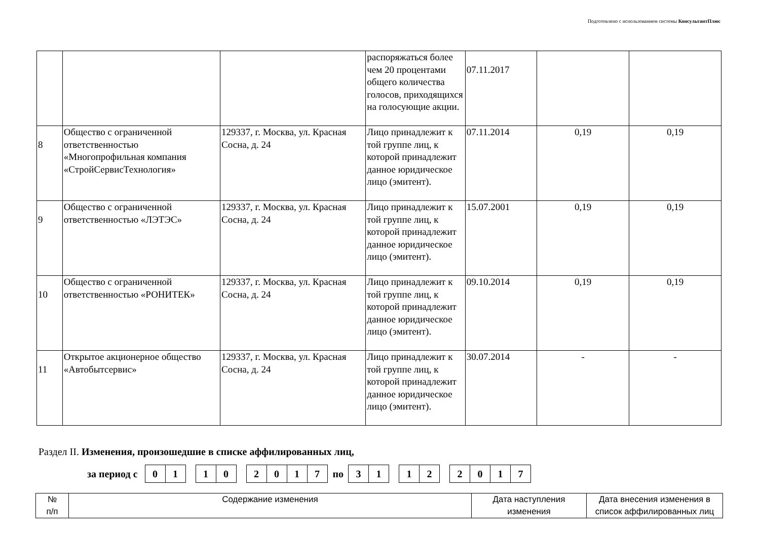Подготовлено с использованием системы КонсультантПлюс
| | | | распоряжаться более чем 20 процентами общего количества голосов, приходящихся на голосующие акции. | 07.11.2017 | | |
| 8 | Общество с ограниченной ответственностью «Многопрофильная компания «СтройСервисТехнология» | 129337, г. Москва, ул. Красная Сосна, д. 24 | Лицо принадлежит к той группе лиц, к которой принадлежит данное юридическое лицо (эмитент). | 07.11.2014 | 0,19 | 0,19 |
| 9 | Общество с ограниченной ответственностью «ЛЭТЭС» | 129337, г. Москва, ул. Красная Сосна, д. 24 | Лицо принадлежит к той группе лиц, к которой принадлежит данное юридическое лицо (эмитент). | 15.07.2001 | 0,19 | 0,19 |
| 10 | Общество с ограниченной ответственностью «РОНИТЕК» | 129337, г. Москва, ул. Красная Сосна, д. 24 | Лицо принадлежит к той группе лиц, к которой принадлежит данное юридическое лицо (эмитент). | 09.10.2014 | 0,19 | 0,19 |
| 11 | Открытое акционерное общество «Автобытсервис» | 129337, г. Москва, ул. Красная Сосна, д. 24 | Лицо принадлежит к той группе лиц, к которой принадлежит данное юридическое лицо (эмитент). | 30.07.2014 | - | - |
Раздел II. Изменения, произошедшие в списке аффилированных лиц,
за период с 0 1 1 0 2 0 1 7 по 3 1 1 2 2 0 1 7
| № п/п | Содержание изменения | Дата наступления изменения | Дата внесения изменения в список аффилированных лиц |